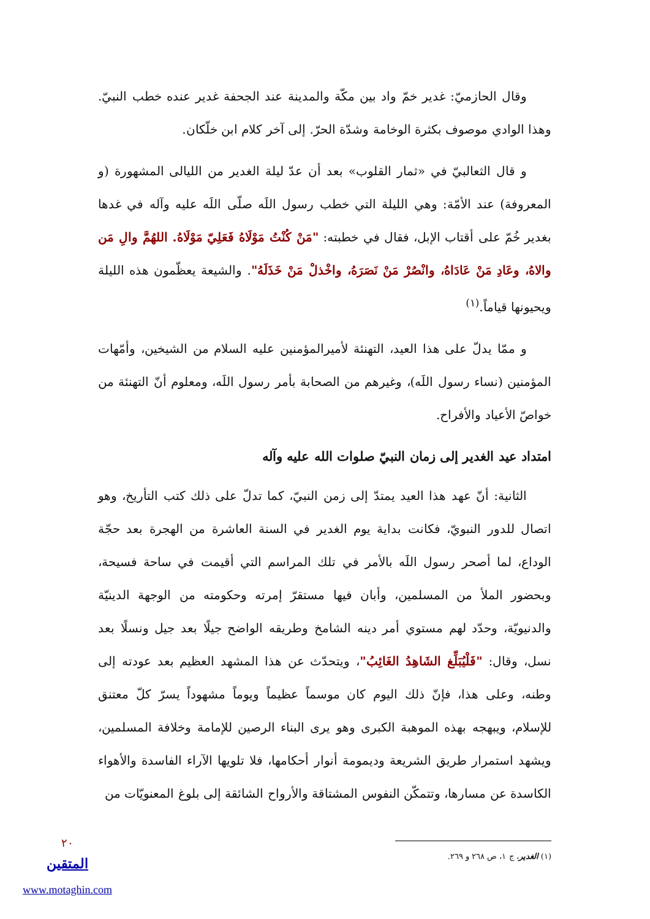وقال الحازميّ: غدير خمّ واد بين مكّة والمدينة عند الجحفة غدير عنده خطب النبيّ. وهذا الوادي موصوف بكثرة الوخامة وشدّة الحرّ. إلى آخر كلام ابن خلّكان.
و قال الثعالبيّ في «ثمار القلوب» بعد أن عدّ ليلة الغدير من الليالى المشهورة (و المعروفة) عند الأمّة: وهي الليلة التي خطب رسول اللَه صلّى اللَه عليه وآله في غدها بغدير خُمّ على أقتاب الإبل، فقال في خطبته: "مَنْ كُنْتُ مَوْلَاهُ فَعَلِيّ مَوْلَاهُ. اللهُمَّ والِ مَن والاهُ، وعَادِ مَنْ عَادَاهُ، وانْصُرْ مَنْ نَصَرَهُ، واخْذلْ مَنْ خَذَلَهُ". والشيعة يعظّمون هذه الليلة ويحيونها قياماً.<sup>(١)</sup>
و ممّا يدلّ على هذا العيد، التهنئة لأميرالمؤمنين عليه السلام من الشيخين، وأمّهات المؤمنين (نساء رسول اللَه)، وغيرهم من الصحابة بأمر رسول اللَه، ومعلوم أنّ التهنئة من خواصّ الأعياد والأفراح.
امتداد عيد الغدير إلى زمان النبيّ صلوات الله عليه وآله
الثانية: أنّ عهد هذا العيد يمتدّ إلى زمن النبيّ، كما تدلّ على ذلك كتب التأريخ، وهو اتصال للدور النبويّ، فكانت بداية يوم الغدير في السنة العاشرة من الهجرة بعد حجّة الوداع، لما أصحر رسول اللَه بالأمر في تلك المراسم التي أقيمت في ساحة فسيحة، وبحضور الملأ من المسلمين، وأبان فيها مستقرّ إمرته وحكومته من الوجهة الدينيّة والدنيويّة، وحدّد لهم مستوي أمر دينه الشامخ وطريقه الواضح جيلًا بعد جيل ونسلًا بعد نسل، وقال: "فَلْيُبَلِّغ الشَاهِدُ الغَائِبُ"، ويتحدّث عن هذا المشهد العظيم بعد عودته إلى وطنه، وعلى هذا، فإنّ ذلك اليوم كان موسماً عظيماً ويوماً مشهوداً يسرّ كلّ معتنق للإسلام، ويبهجه بهذه الموهبة الكبرى وهو يرى البناء الرصين للإمامة وخلافة المسلمين، ويشهد استمرار طريق الشريعة وديمومة أنوار أحكامها، فلا تلويها الآراء الفاسدة والأهواء الكاسدة عن مسارها، وتتمكّن النفوس المشتاقة والأرواح الشائقة إلى بلوغ المعنويّات من
(١) الغدير، ج ١، ص ٢٦٨ و ٢٦٩.
٢٠
المتقين
www.motaghin.com